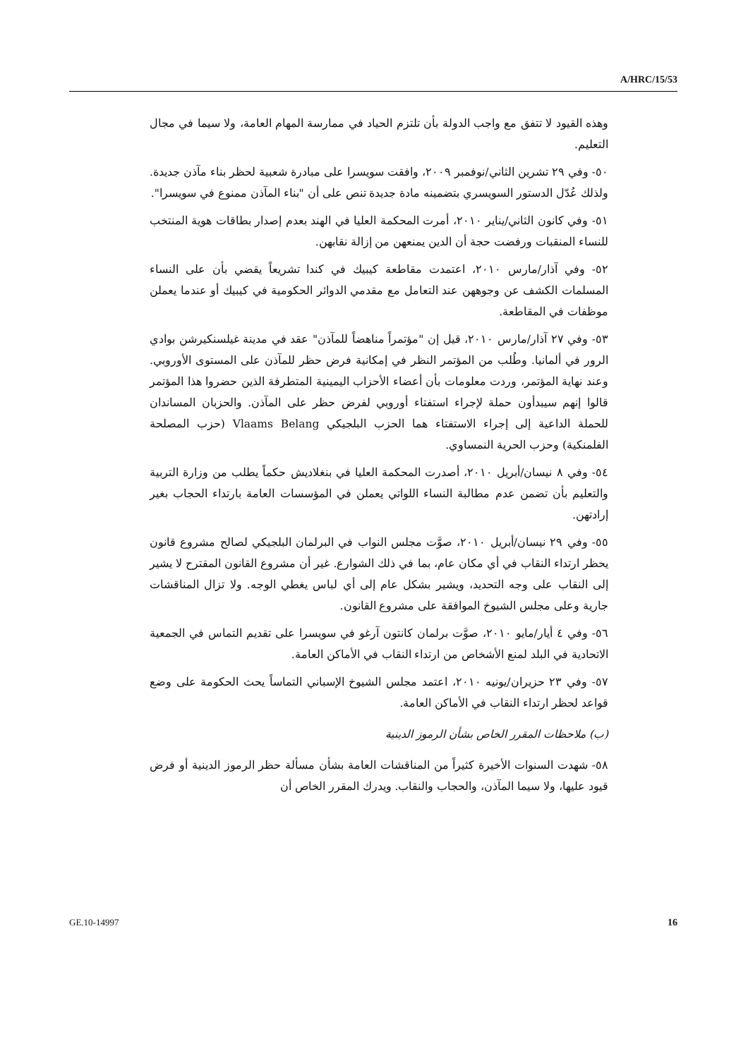A/HRC/15/53
وهذه القيود لا تتفق مع واجب الدولة بأن تلتزم الحياد في ممارسة المهام العامة، ولا سيما في مجال التعليم.
٥٠- وفي ٢٩ تشرين الثاني/نوفمبر ٢٠٠٩، وافقت سويسرا على مبادرة شعبية لحظر بناء مآذن جديدة. ولذلك عُدّل الدستور السويسري بتضمينه مادة جديدة تنص على أن "بناء المآذن ممنوع في سويسرا".
٥١- وفي كانون الثاني/يناير ٢٠١٠، أمرت المحكمة العليا في الهند بعدم إصدار بطاقات هوية المنتخب للنساء المنقبات ورفضت حجة أن الدين يمنعهن من إزالة نقابهن.
٥٢- وفي آذار/مارس ٢٠١٠، اعتمدت مقاطعة كيبيك في كندا تشريعاً يقضي بأن على النساء المسلمات الكشف عن وجوههن عند التعامل مع مقدمي الدوائر الحكومية في كيبيك أو عندما يعملن موظفات في المقاطعة.
٥٣- وفي ٢٧ آذار/مارس ٢٠١٠، قيل إن "مؤتمراً مناهضاً للمآذن" عقد في مدينة غيلسنكيرشن بوادي الرور في ألمانيا. وطُلب من المؤتمر النظر في إمكانية فرض حظر للمآذن على المستوى الأوروبي. وعند نهاية المؤتمر، وردت معلومات بأن أعضاء الأحزاب اليمينية المتطرفة الذين حضروا هذا المؤتمر قالوا إنهم سيبدأون حملة لإجراء استفتاء أوروبي لفرض حظر على المآذن. والحزبان المساندان للحملة الداعية إلى إجراء الاستفتاء هما الحزب البلجيكي Vlaams Belang (حزب المصلحة الفلمنكية) وحزب الحرية النمساوي.
٥٤- وفي ٨ نيسان/أبريل ٢٠١٠، أصدرت المحكمة العليا في بنغلاديش حكماً يطلب من وزارة التربية والتعليم بأن تضمن عدم مطالبة النساء اللواتي يعملن في المؤسسات العامة بارتداء الحجاب بغير إرادتهن.
٥٥- وفي ٢٩ نيسان/أبريل ٢٠١٠، صوَّت مجلس النواب في البرلمان البلجيكي لصالح مشروع قانون يحظر ارتداء النقاب في أي مكان عام، بما في ذلك الشوارع. غير أن مشروع القانون المقترح لا يشير إلى النقاب على وجه التحديد، ويشير بشكل عام إلى أي لباس يغطي الوجه. ولا تزال المناقشات جارية وعلى مجلس الشيوخ الموافقة على مشروع القانون.
٥٦- وفي ٤ أيار/مايو ٢٠١٠، صوَّت برلمان كانتون آرغو في سويسرا على تقديم التماس في الجمعية الاتحادية في البلد لمنع الأشخاص من ارتداء النقاب في الأماكن العامة.
٥٧- وفي ٢٣ حزيران/يونيه ٢٠١٠، اعتمد مجلس الشيوخ الإسباني التماساً يحث الحكومة على وضع قواعد لحظر ارتداء النقاب في الأماكن العامة.
(ب) ملاحظات المقرر الخاص بشأن الرموز الدينية
٥٨- شهدت السنوات الأخيرة كثيراً من المناقشات العامة بشأن مسألة حظر الرموز الدينية أو فرض قيود عليها، ولا سيما المآذن، والحجاب والنقاب. ويدرك المقرر الخاص أن
GE.10-14997 16